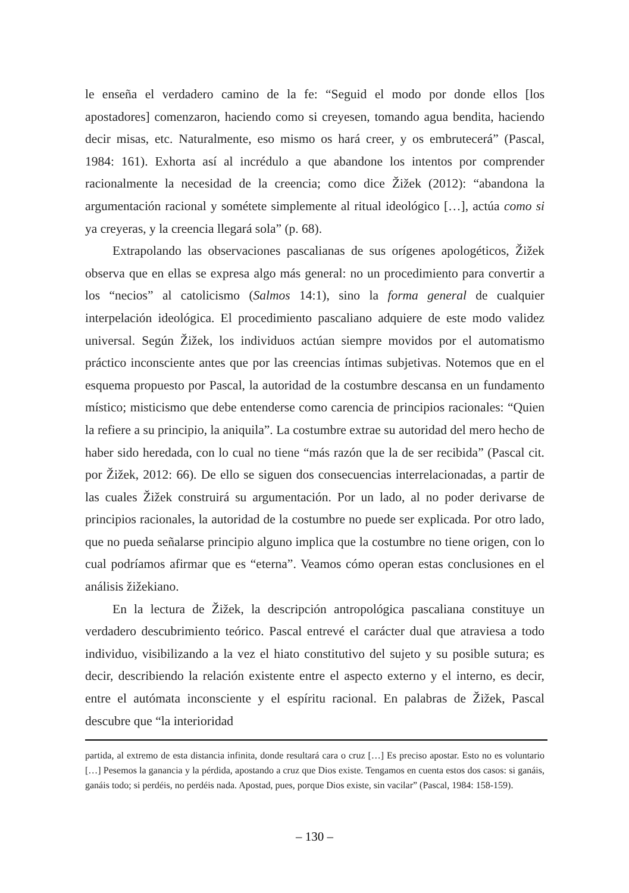le enseña el verdadero camino de la fe: “Seguid el modo por donde ellos [los apostadores] comenzaron, haciendo como si creyesen, tomando agua bendita, haciendo decir misas, etc. Naturalmente, eso mismo os hará creer, y os embrutecerá” (Pascal, 1984: 161). Exhorta así al incrédulo a que abandone los intentos por comprender racionalmente la necesidad de la creencia; como dice Žižek (2012): “abandona la argumentación racional y sométete simplemente al ritual ideológico […], actúa como si ya creyeras, y la creencia llegará sola” (p. 68).
Extrapolando las observaciones pascalianas de sus orígenes apologéticos, Žižek observa que en ellas se expresa algo más general: no un procedimiento para convertir a los “necios” al catolicismo (Salmos 14:1), sino la forma general de cualquier interpelación ideológica. El procedimiento pascaliano adquiere de este modo validez universal. Según Žižek, los individuos actúan siempre movidos por el automatismo práctico inconsciente antes que por las creencias íntimas subjetivas. Notemos que en el esquema propuesto por Pascal, la autoridad de la costumbre descansa en un fundamento místico; misticismo que debe entenderse como carencia de principios racionales: “Quien la refiere a su principio, la aniquila”. La costumbre extrae su autoridad del mero hecho de haber sido heredada, con lo cual no tiene “más razón que la de ser recibida” (Pascal cit. por Žižek, 2012: 66). De ello se siguen dos consecuencias interrelacionadas, a partir de las cuales Žižek construirá su argumentación. Por un lado, al no poder derivarse de principios racionales, la autoridad de la costumbre no puede ser explicada. Por otro lado, que no pueda señalarse principio alguno implica que la costumbre no tiene origen, con lo cual podríamos afirmar que es “eterna”. Veamos cómo operan estas conclusiones en el análisis žižekiano.
En la lectura de Žižek, la descripción antropológica pascaliana constituye un verdadero descubrimiento teórico. Pascal entrevé el carácter dual que atraviesa a todo individuo, visibilizando a la vez el hiato constitutivo del sujeto y su posible sutura; es decir, describiendo la relación existente entre el aspecto externo y el interno, es decir, entre el autómata inconsciente y el espíritu racional. En palabras de Žižek, Pascal descubre que “la interioridad
partida, al extremo de esta distancia infinita, donde resultará cara o cruz […] Es preciso apostar. Esto no es voluntario […] Pesemos la ganancia y la pérdida, apostando a cruz que Dios existe. Tengamos en cuenta estos dos casos: si ganáis, ganáis todo; si perdéis, no perdéis nada. Apostad, pues, porque Dios existe, sin vacilar” (Pascal, 1984: 158-159).
– 130 –